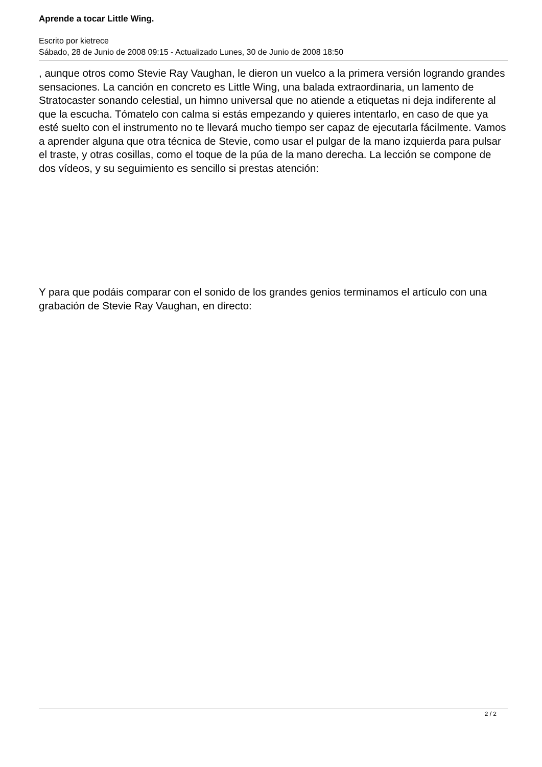Aprende a tocar Little Wing.
Escrito por kietrece
Sábado, 28 de Junio de 2008 09:15 - Actualizado Lunes, 30 de Junio de 2008 18:50
, aunque otros como Stevie Ray Vaughan, le dieron un vuelco a la primera versión logrando grandes sensaciones. La canción en concreto es Little Wing, una balada extraordinaria, un lamento de Stratocaster sonando celestial, un himno universal que no atiende a etiquetas ni deja indiferente al que la escucha. Tómatelo con calma si estás empezando y quieres intentarlo, en caso de que ya esté suelto con el instrumento no te llevará mucho tiempo ser capaz de ejecutarla fácilmente. Vamos a aprender alguna que otra técnica de Stevie, como usar el pulgar de la mano izquierda para pulsar el traste, y otras cosillas, como el toque de la púa de la mano derecha. La lección se compone de dos vídeos, y su seguimiento es sencillo si prestas atención:
Y para que podáis comparar con el sonido de los grandes genios terminamos el artículo con una grabación de Stevie Ray Vaughan, en directo:
2 / 2